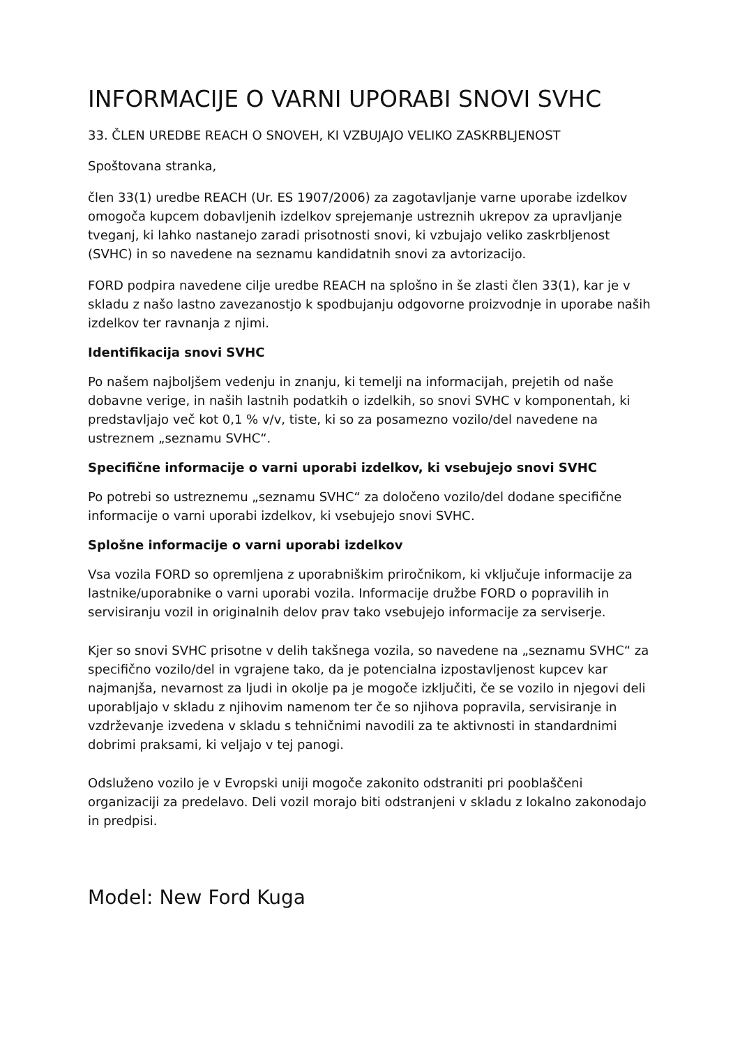INFORMACIJE O VARNI UPORABI SNOVI SVHC
33. ČLEN UREDBE REACH O SNOVEH, KI VZBUJAJO VELIKO ZASKRBLJENOST
Spoštovana stranka,
člen 33(1) uredbe REACH (Ur. ES 1907/2006) za zagotavljanje varne uporabe izdelkov omogoča kupcem dobavljenih izdelkov sprejemanje ustreznih ukrepov za upravljanje tveganj, ki lahko nastanejo zaradi prisotnosti snovi, ki vzbujajo veliko zaskrbljenost (SVHC) in so navedene na seznamu kandidatnih snovi za avtorizacijo.
FORD podpira navedene cilje uredbe REACH na splošno in še zlasti člen 33(1), kar je v skladu z našo lastno zavezanostjo k spodbujanju odgovorne proizvodnje in uporabe naših izdelkov ter ravnanja z njimi.
Identifikacija snovi SVHC
Po našem najboljšem vedenju in znanju, ki temelji na informacijah, prejetih od naše dobavne verige, in naših lastnih podatkih o izdelkih, so snovi SVHC v komponentah, ki predstavljajo več kot 0,1 % v/v, tiste, ki so za posamezno vozilo/del navedene na ustreznem „seznamu SVHC“.
Specifične informacije o varni uporabi izdelkov, ki vsebujejo snovi SVHC
Po potrebi so ustreznemu „seznamu SVHC“ za določeno vozilo/del dodane specifične informacije o varni uporabi izdelkov, ki vsebujejo snovi SVHC.
Splošne informacije o varni uporabi izdelkov
Vsa vozila FORD so opremljena z uporabniškim priročnikom, ki vključuje informacije za lastnike/uporabnike o varni uporabi vozila. Informacije družbe FORD o popravilih in servisiranju vozil in originalnih delov prav tako vsebujejo informacije za serviserje.
Kjer so snovi SVHC prisotne v delih takšnega vozila, so navedene na „seznamu SVHC“ za specifično vozilo/del in vgrajene tako, da je potencialna izpostavljenost kupcev kar najmanjša, nevarnost za ljudi in okolje pa je mogoče izključiti, če se vozilo in njegovi deli uporabljajo v skladu z njihovim namenom ter če so njihova popravila, servisiranje in vzdrževanje izvedena v skladu s tehničnimi navodili za te aktivnosti in standardnimi dobrimi praksami, ki veljajo v tej panogi.
Odsluženo vozilo je v Evropski uniji mogoče zakonito odstraniti pri pooblaščeni organizaciji za predelavo. Deli vozil morajo biti odstranjeni v skladu z lokalno zakonodajo in predpisi.
Model: New Ford Kuga